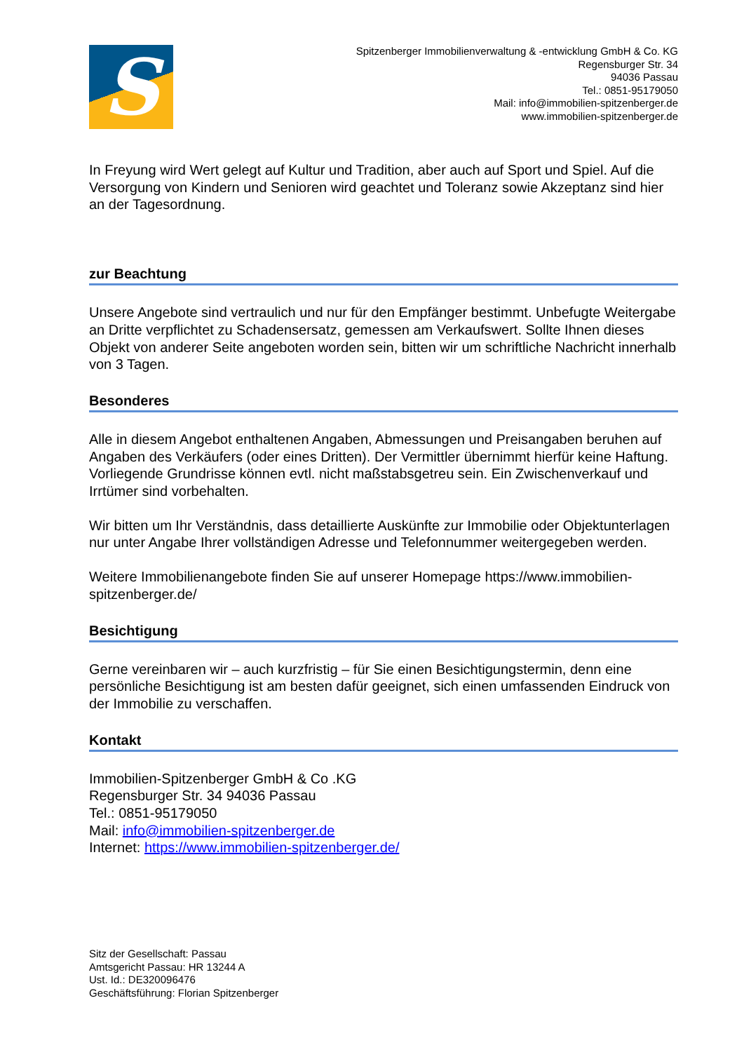S
Spitzenberger Immobilienverwaltung & -entwicklung GmbH & Co. KG
Regensburger Str. 34
94036 Passau
Tel.: 0851-95179050
Mail: info@immobilien-spitzenberger.de
www.immobilien-spitzenberger.de
In Freyung wird Wert gelegt auf Kultur und Tradition, aber auch auf Sport und Spiel. Auf die Versorgung von Kindern und Senioren wird geachtet und Toleranz sowie Akzeptanz sind hier an der Tagesordnung.
zur Beachtung
Unsere Angebote sind vertraulich und nur für den Empfänger bestimmt. Unbefugte Weitergabe an Dritte verpflichtet zu Schadensersatz, gemessen am Verkaufswert. Sollte Ihnen dieses Objekt von anderer Seite angeboten worden sein, bitten wir um schriftliche Nachricht innerhalb von 3 Tagen.
Besonderes
Alle in diesem Angebot enthaltenen Angaben, Abmessungen und Preisangaben beruhen auf Angaben des Verkäufers (oder eines Dritten). Der Vermittler übernimmt hierfür keine Haftung. Vorliegende Grundrisse können evtl. nicht maßstabsgetreu sein. Ein Zwischenverkauf und Irrtümer sind vorbehalten.
Wir bitten um Ihr Verständnis, dass detaillierte Auskünfte zur Immobilie oder Objektunterlagen nur unter Angabe Ihrer vollständigen Adresse und Telefonnummer weitergegeben werden.
Weitere Immobilienangebote finden Sie auf unserer Homepage https://www.immobilien-spitzenberger.de/
Besichtigung
Gerne vereinbaren wir – auch kurzfristig – für Sie einen Besichtigungstermin, denn eine persönliche Besichtigung ist am besten dafür geeignet, sich einen umfassenden Eindruck von der Immobilie zu verschaffen.
Kontakt
Immobilien-Spitzenberger GmbH & Co .KG
Regensburger Str. 34 94036 Passau
Tel.: 0851-95179050
Mail: info@immobilien-spitzenberger.de
Internet: https://www.immobilien-spitzenberger.de/
Sitz der Gesellschaft: Passau
Amtsgericht Passau: HR 13244 A
Ust. Id.: DE320096476
Geschäftsführung: Florian Spitzenberger